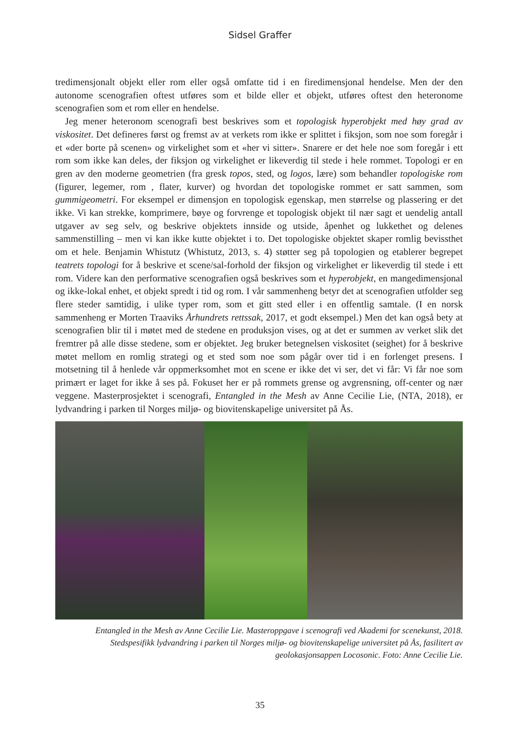Sidsel Graffer
tredimensjonalt objekt eller rom eller også omfatte tid i en firedimensjonal hendelse. Men der den autonome scenografien oftest utføres som et bilde eller et objekt, utføres oftest den heteronome scenografien som et rom eller en hendelse.
Jeg mener heteronom scenografi best beskrives som et topologisk hyperobjekt med høy grad av viskositet. Det defineres først og fremst av at verkets rom ikke er splittet i fiksjon, som noe som foregår i et «der borte på scenen» og virkelighet som et «her vi sitter». Snarere er det hele noe som foregår i ett rom som ikke kan deles, der fiksjon og virkelighet er likeverdig til stede i hele rommet. Topologi er en gren av den moderne geometrien (fra gresk topos, sted, og logos, lære) som behandler topologiske rom (figurer, legemer, rom , flater, kurver) og hvordan det topologiske rommet er satt sammen, som gummigeometri. For eksempel er dimensjon en topologisk egenskap, men størrelse og plassering er det ikke. Vi kan strekke, komprimere, bøye og forvrenge et topologisk objekt til nær sagt et uendelig antall utgaver av seg selv, og beskrive objektets innside og utside, åpenhet og lukkethet og delenes sammenstilling – men vi kan ikke kutte objektet i to. Det topologiske objektet skaper romlig bevissthet om et hele. Benjamin Whistutz (Whistutz, 2013, s. 4) støtter seg på topologien og etablerer begrepet teatrets topologi for å beskrive et scene/sal-forhold der fiksjon og virkelighet er likeverdig til stede i ett rom. Videre kan den performative scenografien også beskrives som et hyperobjekt, en mangedimensjonal og ikke-lokal enhet, et objekt spredt i tid og rom. I vår sammenheng betyr det at scenografien utfolder seg flere steder samtidig, i ulike typer rom, som et gitt sted eller i en offentlig samtale. (I en norsk sammenheng er Morten Traaviks Århundrets rettssak, 2017, et godt eksempel.) Men det kan også bety at scenografien blir til i møtet med de stedene en produksjon vises, og at det er summen av verket slik det fremtrer på alle disse stedene, som er objektet. Jeg bruker betegnelsen viskositet (seighet) for å beskrive møtet mellom en romlig strategi og et sted som noe som pågår over tid i en forlenget presens. I motsetning til å henlede vår oppmerksomhet mot en scene er ikke det vi ser, det vi får: Vi får noe som primært er laget for ikke å ses på. Fokuset her er på rommets grense og avgrensning, off-center og nær veggene. Masterprosjektet i scenografi, Entangled in the Mesh av Anne Cecilie Lie, (NTA, 2018), er lydvandring i parken til Norges miljø- og biovitenskapelige universitet på Ås.
Entangled in the Mesh av Anne Cecilie Lie. Masteroppgave i scenografi ved Akademi for scenekunst, 2018.
Stedspesifikk lydvandring i parken til Norges miljø- og biovitenskapelige universitet på Ås, fasilitert av
geolokasjonsappen Locosonic. Foto: Anne Cecilie Lie.
35